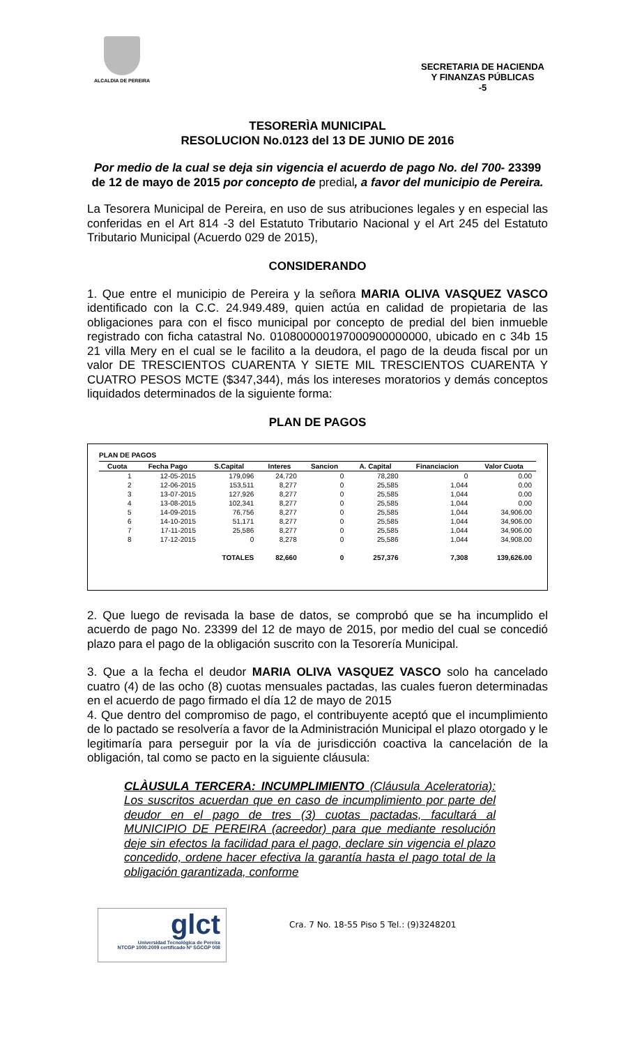ALCALDIA DE PEREIRA
SECRETARIA DE HACIENDA
Y FINANZAS PÚBLICAS
-5
TESORERÌA MUNICIPAL
RESOLUCION No.0123 del 13 DE JUNIO DE 2016
Por medio de la cual se deja sin vigencia el acuerdo de pago No. del 700- 23399 de 12 de mayo de 2015 por concepto de predial, a favor del municipio de Pereira.
La Tesorera Municipal de Pereira, en uso de sus atribuciones legales y en especial las conferidas en el Art 814 -3 del Estatuto Tributario Nacional y el Art 245 del Estatuto Tributario Municipal (Acuerdo 029 de 2015),
CONSIDERANDO
1. Que entre el municipio de Pereira y la señora MARIA OLIVA VASQUEZ VASCO identificado con la C.C. 24.949.489, quien actúa en calidad de propietaria de las obligaciones para con el fisco municipal por concepto de predial del bien inmueble registrado con ficha catastral No. 010800000197000900000000, ubicado en c 34b 15 21 villa Mery en el cual se le facilito a la deudora, el pago de la deuda fiscal por un valor DE TRESCIENTOS CUARENTA Y SIETE MIL TRESCIENTOS CUARENTA Y CUATRO PESOS MCTE ($347,344), más los intereses moratorios y demás conceptos liquidados determinados de la siguiente forma:
PLAN DE PAGOS
PLAN DE PAGOS
| Cuota | Fecha Pago | S.Capital | Interes | Sancion | A. Capital | Financiacion | Valor Cuota |
| --- | --- | --- | --- | --- | --- | --- | --- |
| 1 | 12-05-2015 | 179,096 | 24,720 | 0 | 78,280 | 0 | 0.00 |
| 2 | 12-06-2015 | 153,511 | 8,277 | 0 | 25,585 | 1,044 | 0.00 |
| 3 | 13-07-2015 | 127,926 | 8,277 | 0 | 25,585 | 1,044 | 0.00 |
| 4 | 13-08-2015 | 102,341 | 8,277 | 0 | 25,585 | 1,044 | 0.00 |
| 5 | 14-09-2015 | 76,756 | 8,277 | 0 | 25,585 | 1,044 | 34,906.00 |
| 6 | 14-10-2015 | 51,171 | 8,277 | 0 | 25,585 | 1,044 | 34,906.00 |
| 7 | 17-11-2015 | 25,586 | 8,277 | 0 | 25,585 | 1,044 | 34,906.00 |
| 8 | 17-12-2015 | 0 | 8,278 | 0 | 25,586 | 1,044 | 34,908.00 |
| | | TOTALES | 82,660 | 0 | 257,376 | 7,308 | 139,626.00 |
2. Que luego de revisada la base de datos, se comprobó que se ha incumplido el acuerdo de pago No. 23399 del 12 de mayo de 2015, por medio del cual se concedió plazo para el pago de la obligación suscrito con la Tesorería Municipal.
3. Que a la fecha el deudor MARIA OLIVA VASQUEZ VASCO solo ha cancelado cuatro (4) de las ocho (8) cuotas mensuales pactadas, las cuales fueron determinadas en el acuerdo de pago firmado el día 12 de mayo de 2015
4. Que dentro del compromiso de pago, el contribuyente aceptó que el incumplimiento de lo pactado se resolvería a favor de la Administración Municipal el plazo otorgado y le legitimaría para perseguir por la vía de jurisdicción coactiva la cancelación de la obligación, tal como se pacto en la siguiente cláusula:
CLÀUSULA TERCERA: INCUMPLIMIENTO (Cláusula Aceleratoria): Los suscritos acuerdan que en caso de incumplimiento por parte del deudor en el pago de tres (3) cuotas pactadas, facultará al MUNICIPIO DE PEREIRA (acreedor) para que mediante resolución deje sin efectos la facilidad para el pago, declare sin vigencia el plazo concedido, ordene hacer efectiva la garantía hasta el pago total de la obligación garantizada, conforme
glct
Universidad Tecnológica de Pereira
NTCGP 1000:2009 certificado Nº SGCGP 008
Cra. 7 No. 18-55 Piso 5 Tel.: (9)3248201